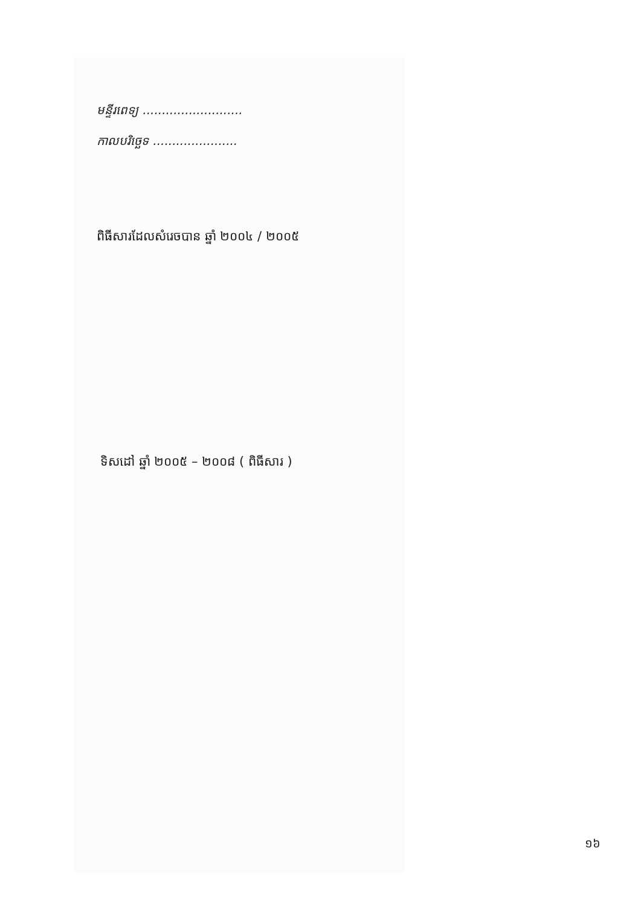មន្ទីរពេទ្យ ..........................
កាលបរិច្ឆេទ ......................
ពិធីសារដែលសំរេចបាន ឆ្នាំ ២០០៤ / ២០០៥
ទិសដៅ ឆ្នាំ ២០០៥ – ២០០៨ ( ពិធីសារ )
១៦